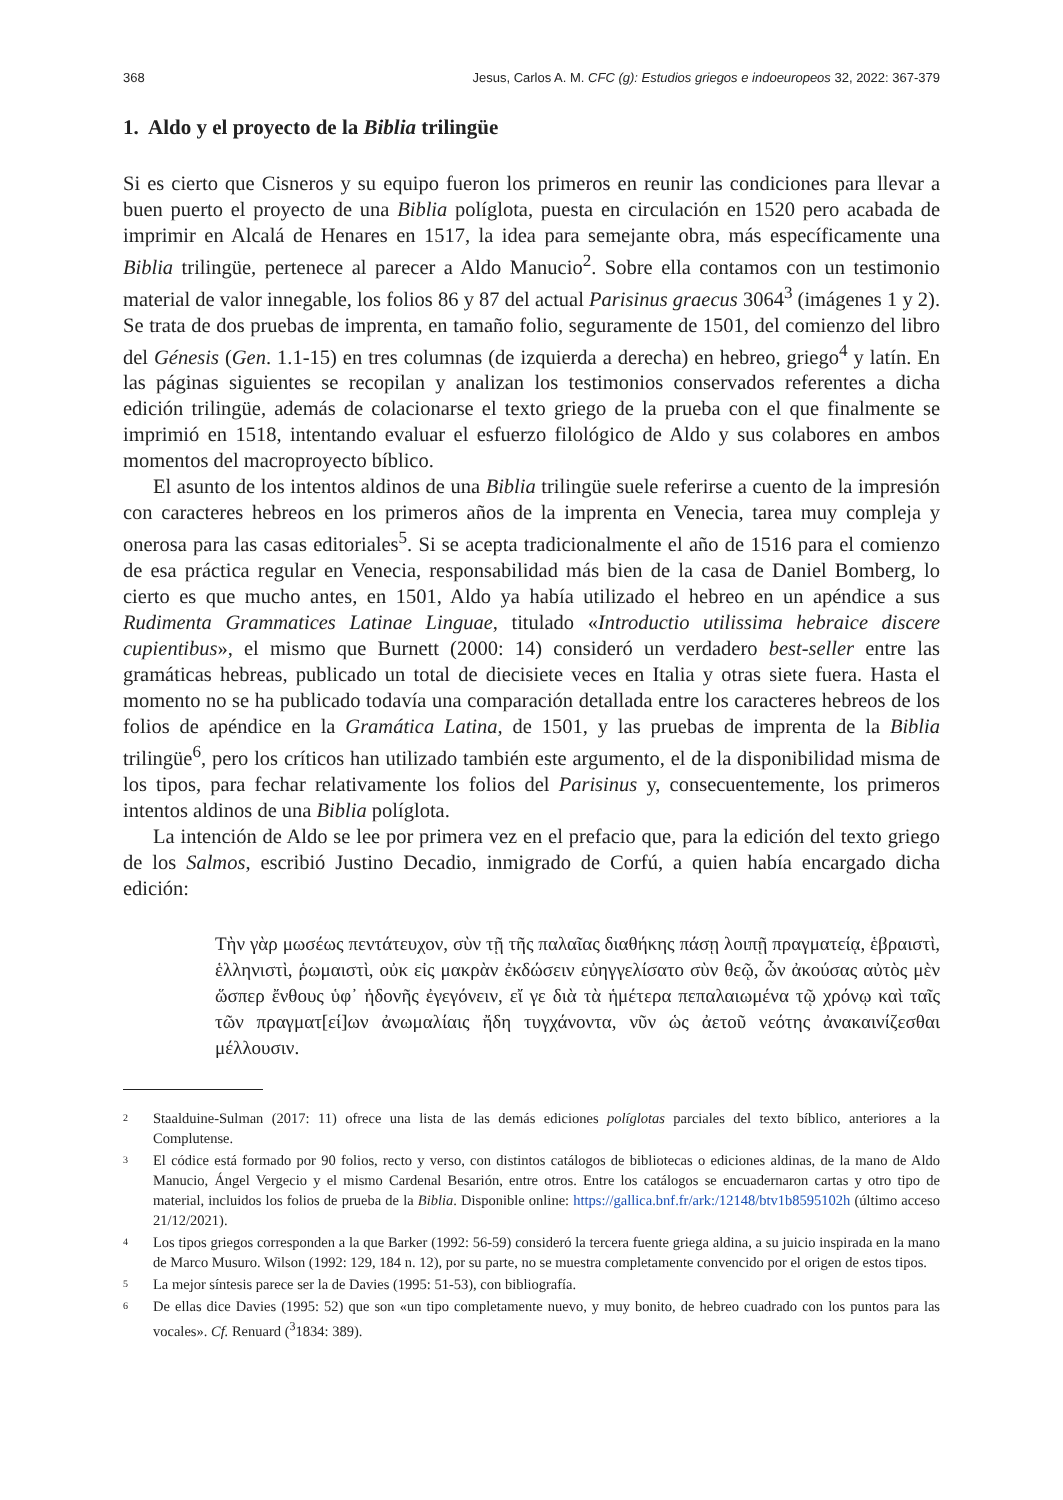368 Jesus, Carlos A. M. CFC (g): Estudios griegos e indoeuropeos 32, 2022: 367-379
1. Aldo y el proyecto de la Biblia trilingüe
Si es cierto que Cisneros y su equipo fueron los primeros en reunir las condiciones para llevar a buen puerto el proyecto de una Biblia políglota, puesta en circulación en 1520 pero acabada de imprimir en Alcalá de Henares en 1517, la idea para semejante obra, más específicamente una Biblia trilingüe, pertenece al parecer a Aldo Manucio<sup>2</sup>. Sobre ella contamos con un testimonio material de valor innegable, los folios 86 y 87 del actual Parisinus graecus 3064<sup>3</sup> (imágenes 1 y 2). Se trata de dos pruebas de imprenta, en tamaño folio, seguramente de 1501, del comienzo del libro del Génesis (Gen. 1.1-15) en tres columnas (de izquierda a derecha) en hebreo, griego<sup>4</sup> y latín. En las páginas siguientes se recopilan y analizan los testimonios conservados referentes a dicha edición trilingüe, además de colacionarse el texto griego de la prueba con el que finalmente se imprimió en 1518, intentando evaluar el esfuerzo filológico de Aldo y sus colabores en ambos momentos del macroproyecto bíblico.
El asunto de los intentos aldinos de una Biblia trilingüe suele referirse a cuento de la impresión con caracteres hebreos en los primeros años de la imprenta en Venecia, tarea muy compleja y onerosa para las casas editoriales<sup>5</sup>. Si se acepta tradicionalmente el año de 1516 para el comienzo de esa práctica regular en Venecia, responsabilidad más bien de la casa de Daniel Bomberg, lo cierto es que mucho antes, en 1501, Aldo ya había utilizado el hebreo en un apéndice a sus Rudimenta Grammatices Latinae Linguae, titulado «Introductio utilissima hebraice discere cupientibus», el mismo que Burnett (2000: 14) consideró un verdadero best-seller entre las gramáticas hebreas, publicado un total de diecisiete veces en Italia y otras siete fuera. Hasta el momento no se ha publicado todavía una comparación detallada entre los caracteres hebreos de los folios de apéndice en la Gramática Latina, de 1501, y las pruebas de imprenta de la Biblia trilingüe<sup>6</sup>, pero los críticos han utilizado también este argumento, el de la disponibilidad misma de los tipos, para fechar relativamente los folios del Parisinus y, consecuentemente, los primeros intentos aldinos de una Biblia políglota.
La intención de Aldo se lee por primera vez en el prefacio que, para la edición del texto griego de los Salmos, escribió Justino Decadio, inmigrado de Corfú, a quien había encargado dicha edición:
Τὴν γὰρ μωσέως πεντάτευχον, σὺν τῇ τῆς παλαῖας διαθήκης πάσῃ λοιπῇ πραγματείᾳ, ἑβραιστὶ, ἑλληνιστὶ, ῥωμαιστὶ, οὐκ εἰς μακρὰν ἐκδώσειν εὐηγγελίσατο σὺν θεῷ, ὧν ἀκούσας αὐτὸς μὲν ὥσπερ ἔνθους ὑφ᾿ ἡδονῆς ἐγεγόνειν, εἴ γε διὰ τὰ ἡμέτερα πεπαλαιωμένα τῷ χρόνῳ καὶ ταῖς τῶν πραγματ[εί]ων ἀνωμαλίαις ἤδη τυγχάνοντα, νῦν ὡς ἀετοῦ νεότης ἀνακαινίζεσθαι μέλλουσιν.
2 Staalduine-Sulman (2017: 11) ofrece una lista de las demás ediciones políglotas parciales del texto bíblico, anteriores a la Complutense.
3 El códice está formado por 90 folios, recto y verso, con distintos catálogos de bibliotecas o ediciones aldinas, de la mano de Aldo Manucio, Ángel Vergecio y el mismo Cardenal Besarión, entre otros. Entre los catálogos se encuadernaron cartas y otro tipo de material, incluidos los folios de prueba de la Biblia. Disponible online: https://gallica.bnf.fr/ark:/12148/btv1b8595102h (último acceso 21/12/2021).
4 Los tipos griegos corresponden a la que Barker (1992: 56-59) consideró la tercera fuente griega aldina, a su juicio inspirada en la mano de Marco Musuro. Wilson (1992: 129, 184 n. 12), por su parte, no se muestra completamente convencido por el origen de estos tipos.
5 La mejor síntesis parece ser la de Davies (1995: 51-53), con bibliografía.
6 De ellas dice Davies (1995: 52) que son «un tipo completamente nuevo, y muy bonito, de hebreo cuadrado con los puntos para las vocales». Cf. Renuard (<sup>3</sup>1834: 389).